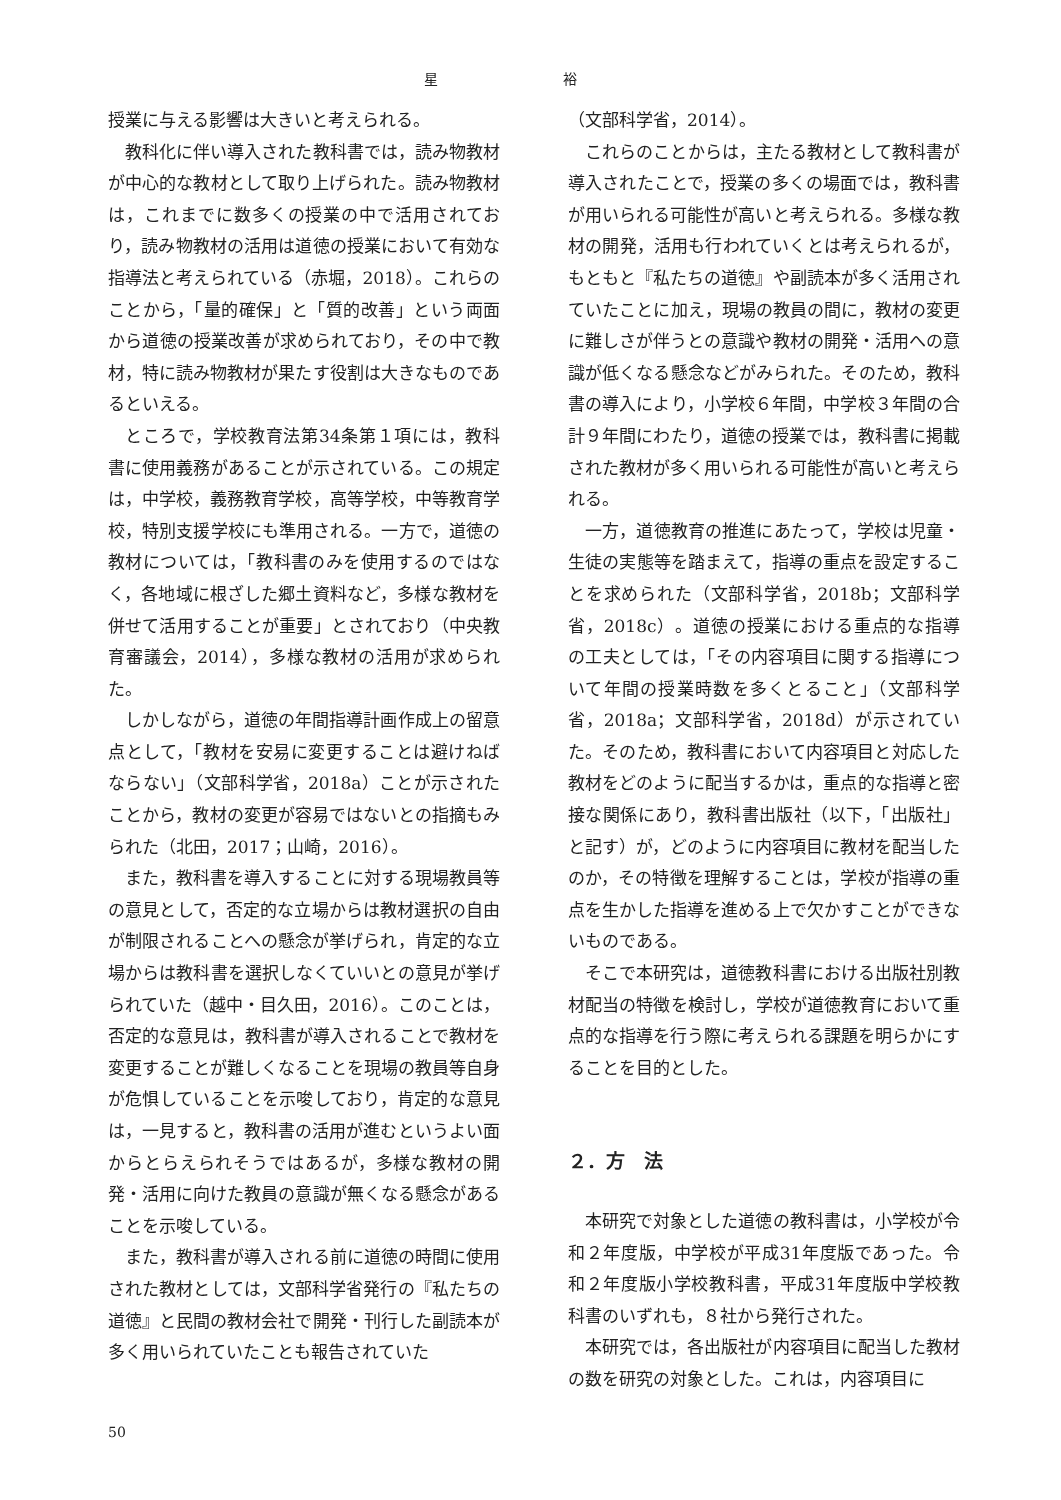星 裕
授業に与える影響は大きいと考えられる。
教科化に伴い導入された教科書では，読み物教材が中心的な教材として取り上げられた。読み物教材は，これまでに数多くの授業の中で活用されており，読み物教材の活用は道徳の授業において有効な指導法と考えられている（赤堀，2018）。これらのことから，「量的確保」と「質的改善」という両面から道徳の授業改善が求められており，その中で教材，特に読み物教材が果たす役割は大きなものであるといえる。
ところで，学校教育法第34条第１項には，教科書に使用義務があることが示されている。この規定は，中学校，義務教育学校，高等学校，中等教育学校，特別支援学校にも準用される。一方で，道徳の教材については，「教科書のみを使用するのではなく，各地域に根ざした郷土資料など，多様な教材を併せて活用することが重要」とされており（中央教育審議会，2014），多様な教材の活用が求められた。
しかしながら，道徳の年間指導計画作成上の留意点として，「教材を安易に変更することは避けねばならない」（文部科学省，2018a）ことが示されたことから，教材の変更が容易ではないとの指摘もみられた（北田，2017；山崎，2016）。
また，教科書を導入することに対する現場教員等の意見として，否定的な立場からは教材選択の自由が制限されることへの懸念が挙げられ，肯定的な立場からは教科書を選択しなくていいとの意見が挙げられていた（越中・目久田，2016）。このことは，否定的な意見は，教科書が導入されることで教材を変更することが難しくなることを現場の教員等自身が危惧していることを示唆しており，肯定的な意見は，一見すると，教科書の活用が進むというよい面からとらえられそうではあるが，多様な教材の開発・活用に向けた教員の意識が無くなる懸念があることを示唆している。
また，教科書が導入される前に道徳の時間に使用された教材としては，文部科学省発行の『私たちの道徳』と民間の教材会社で開発・刊行した副読本が多く用いられていたことも報告されていた
（文部科学省，2014）。
これらのことからは，主たる教材として教科書が導入されたことで，授業の多くの場面では，教科書が用いられる可能性が高いと考えられる。多様な教材の開発，活用も行われていくとは考えられるが，もともと『私たちの道徳』や副読本が多く活用されていたことに加え，現場の教員の間に，教材の変更に難しさが伴うとの意識や教材の開発・活用への意識が低くなる懸念などがみられた。そのため，教科書の導入により，小学校６年間，中学校３年間の合計９年間にわたり，道徳の授業では，教科書に掲載された教材が多く用いられる可能性が高いと考えられる。
一方，道徳教育の推進にあたって，学校は児童・生徒の実態等を踏まえて，指導の重点を設定することを求められた（文部科学省，2018b；文部科学省，2018c）。道徳の授業における重点的な指導の工夫としては，「その内容項目に関する指導について年間の授業時数を多くとること」（文部科学省，2018a；文部科学省，2018d）が示されていた。そのため，教科書において内容項目と対応した教材をどのように配当するかは，重点的な指導と密接な関係にあり，教科書出版社（以下，「出版社」と記す）が，どのように内容項目に教材を配当したのか，その特徴を理解することは，学校が指導の重点を生かした指導を進める上で欠かすことができないものである。
そこで本研究は，道徳教科書における出版社別教材配当の特徴を検討し，学校が道徳教育において重点的な指導を行う際に考えられる課題を明らかにすることを目的とした。
２．方　法
本研究で対象とした道徳の教科書は，小学校が令和２年度版，中学校が平成31年度版であった。令和２年度版小学校教科書，平成31年度版中学校教科書のいずれも，８社から発行された。
本研究では，各出版社が内容項目に配当した教材の数を研究の対象とした。これは，内容項目に
50